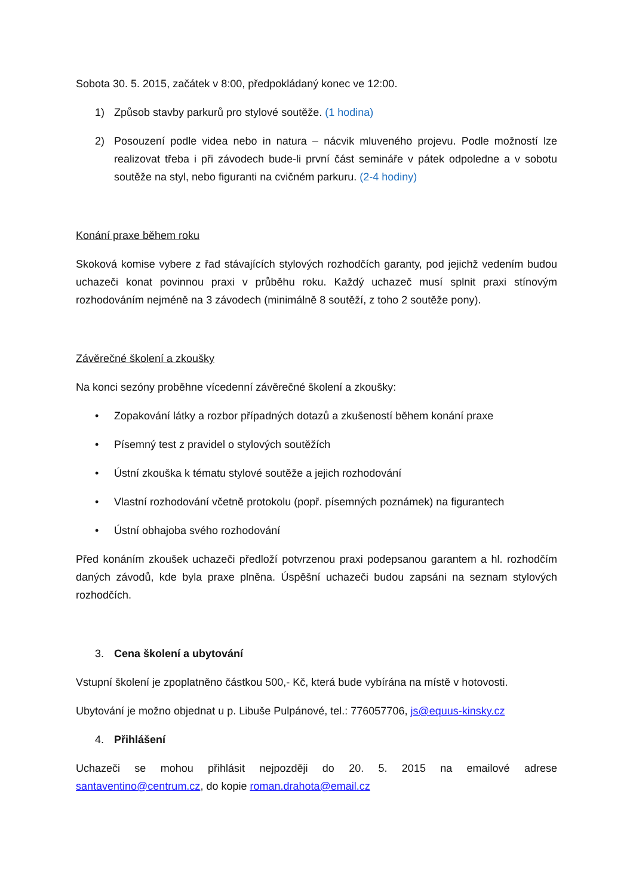Sobota 30. 5. 2015, začátek v 8:00, předpokládaný konec ve 12:00.
1) Způsob stavby parkurů pro stylové soutěže. (1 hodina)
2) Posouzení podle videa nebo in natura – nácvik mluveného projevu. Podle možností lze realizovat třeba i při závodech bude-li první část semináře v pátek odpoledne a v sobotu soutěže na styl, nebo figuranti na cvičném parkuru. (2-4 hodiny)
Konání praxe během roku
Skoková komise vybere z řad stávajících stylových rozhodčích garanty, pod jejichž vedením budou uchazeči konat povinnou praxi v průběhu roku. Každý uchazeč musí splnit praxi stínovým rozhodováním nejméně na 3 závodech (minimálně 8 soutěží, z toho 2 soutěže pony).
Závěrečné školení a zkoušky
Na konci sezóny proběhne vícedenní závěrečné školení a zkoušky:
• Zopakování látky a rozbor případných dotazů a zkušeností během konání praxe
• Písemný test z pravidel o stylových soutěžích
• Ústní zkouška k tématu stylové soutěže a jejich rozhodování
• Vlastní rozhodování včetně protokolu (popř. písemných poznámek) na figurantech
• Ústní obhajoba svého rozhodování
Před konáním zkoušek uchazeči předloží potvrzenou praxi podepsanou garantem a hl. rozhodčím daných závodů, kde byla praxe plněna. Úspěšní uchazeči budou zapsáni na seznam stylových rozhodčích.
3. Cena školení a ubytování
Vstupní školení je zpoplatněno částkou 500,- Kč, která bude vybírána na místě v hotovosti.
Ubytování je možno objednat u p. Libuše Pulpánové, tel.: 776057706, js@equus-kinsky.cz
4. Přihlášení
Uchazeči se mohou přihlásit nejpozději do 20. 5. 2015 na emailové adrese santaventino@centrum.cz, do kopie roman.drahota@email.cz